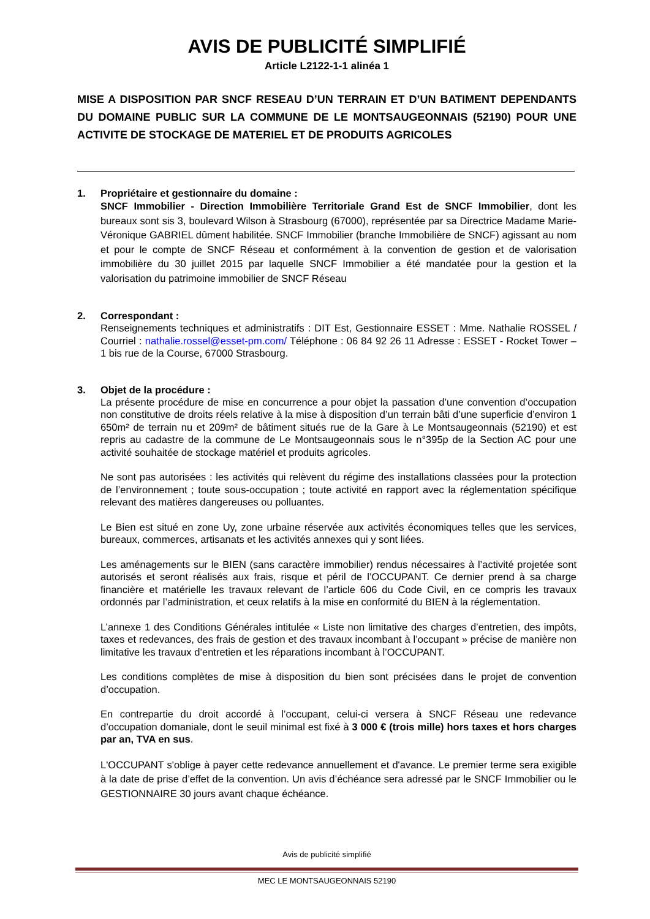AVIS DE PUBLICITÉ SIMPLIFIÉ
Article L2122-1-1 alinéa 1
MISE A DISPOSITION PAR SNCF RESEAU D’UN TERRAIN ET D’UN BATIMENT DEPENDANTS DU DOMAINE PUBLIC SUR LA COMMUNE DE LE MONTSAUGEONNAIS (52190) POUR UNE ACTIVITE DE STOCKAGE DE MATERIEL ET DE PRODUITS AGRICOLES
1. Propriétaire et gestionnaire du domaine :
SNCF Immobilier - Direction Immobilière Territoriale Grand Est de SNCF Immobilier, dont les bureaux sont sis 3, boulevard Wilson à Strasbourg (67000), représentée par sa Directrice Madame Marie-Véronique GABRIEL dûment habilitée. SNCF Immobilier (branche Immobilière de SNCF) agissant au nom et pour le compte de SNCF Réseau et conformément à la convention de gestion et de valorisation immobilière du 30 juillet 2015 par laquelle SNCF Immobilier a été mandatée pour la gestion et la valorisation du patrimoine immobilier de SNCF Réseau
2. Correspondant :
Renseignements techniques et administratifs : DIT Est, Gestionnaire ESSET : Mme. Nathalie ROSSEL / Courriel : nathalie.rossel@esset-pm.com/ Téléphone : 06 84 92 26 11 Adresse : ESSET - Rocket Tower – 1 bis rue de la Course, 67000 Strasbourg.
3. Objet de la procédure :
La présente procédure de mise en concurrence a pour objet la passation d’une convention d’occupation non constitutive de droits réels relative à la mise à disposition d’un terrain bâti d’une superficie d’environ 1 650m² de terrain nu et 209m² de bâtiment situés rue de la Gare à Le Montsaugeonnais (52190) et est repris au cadastre de la commune de Le Montsaugeonnais sous le n°395p de la Section AC pour une activité souhaitée de stockage matériel et produits agricoles.
Ne sont pas autorisées : les activités qui relèvent du régime des installations classées pour la protection de l’environnement ; toute sous-occupation ; toute activité en rapport avec la réglementation spécifique relevant des matières dangereuses ou polluantes.
Le Bien est situé en zone Uy, zone urbaine réservée aux activités économiques telles que les services, bureaux, commerces, artisanats et les activités annexes qui y sont liées.
Les aménagements sur le BIEN (sans caractère immobilier) rendus nécessaires à l’activité projetée sont autorisés et seront réalisés aux frais, risque et péril de l’OCCUPANT. Ce dernier prend à sa charge financière et matérielle les travaux relevant de l’article 606 du Code Civil, en ce compris les travaux ordonnés par l’administration, et ceux relatifs à la mise en conformité du BIEN à la réglementation.
L’annexe 1 des Conditions Générales intitulée « Liste non limitative des charges d’entretien, des impôts, taxes et redevances, des frais de gestion et des travaux incombant à l’occupant » précise de manière non limitative les travaux d’entretien et les réparations incombant à l’OCCUPANT.
Les conditions complètes de mise à disposition du bien sont précisées dans le projet de convention d’occupation.
En contrepartie du droit accordé à l’occupant, celui-ci versera à SNCF Réseau une redevance d’occupation domaniale, dont le seuil minimal est fixé à 3 000 € (trois mille) hors taxes et hors charges par an, TVA en sus.
L'OCCUPANT s'oblige à payer cette redevance annuellement et d'avance. Le premier terme sera exigible à la date de prise d’effet de la convention. Un avis d’échéance sera adressé par le SNCF Immobilier ou le GESTIONNAIRE 30 jours avant chaque échéance.
Avis de publicité simplifié
MEC LE MONTSAUGEONNAIS 52190